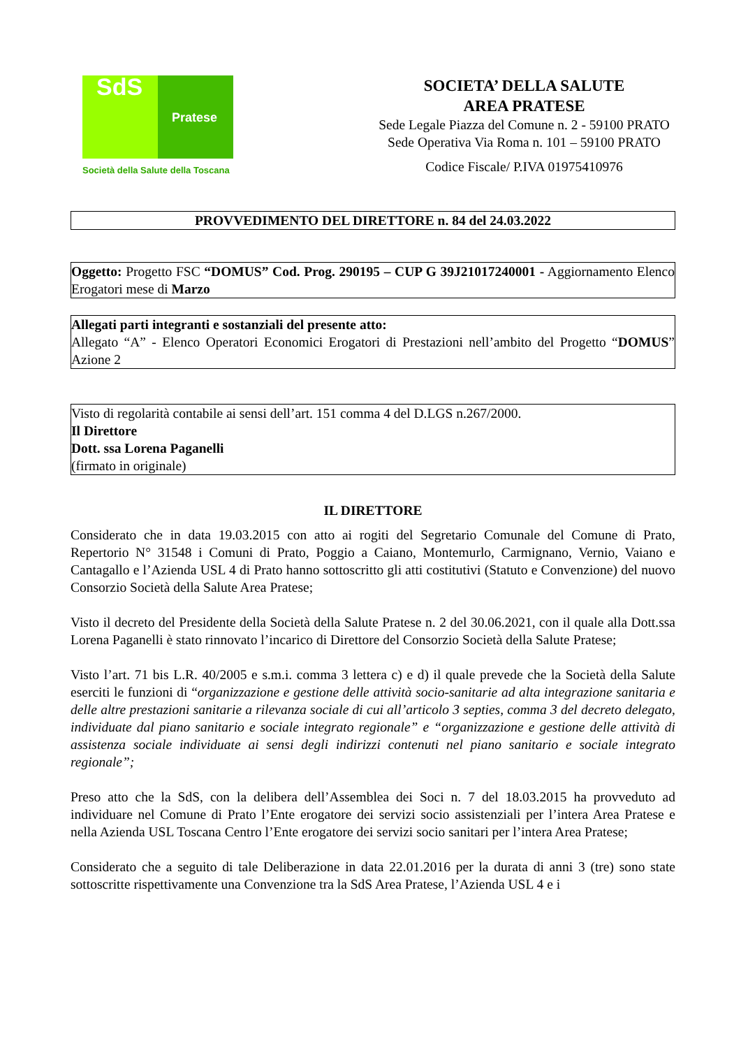SdS
Pratese
Società della Salute della Toscana
SOCIETA’ DELLA SALUTE
AREA PRATESE
Sede Legale Piazza del Comune n. 2 - 59100 PRATO
Sede Operativa Via Roma n. 101 – 59100 PRATO
Codice Fiscale/ P.IVA 01975410976
PROVVEDIMENTO DEL DIRETTORE n. 84 del 24.03.2022
Oggetto: Progetto FSC “DOMUS” Cod. Prog. 290195 – CUP G 39J21017240001 - Aggiornamento Elenco Erogatori mese di Marzo
Allegati parti integranti e sostanziali del presente atto:
Allegato “A” - Elenco Operatori Economici Erogatori di Prestazioni nell’ambito del Progetto “DOMUS” Azione 2
Visto di regolarità contabile ai sensi dell’art. 151 comma 4 del D.LGS n.267/2000.
Il Direttore
Dott. ssa Lorena Paganelli
(firmato in originale)
IL DIRETTORE
Considerato che in data 19.03.2015 con atto ai rogiti del Segretario Comunale del Comune di Prato, Repertorio N° 31548 i Comuni di Prato, Poggio a Caiano, Montemurlo, Carmignano, Vernio, Vaiano e Cantagallo e l’Azienda USL 4 di Prato hanno sottoscritto gli atti costitutivi (Statuto e Convenzione) del nuovo Consorzio Società della Salute Area Pratese;
Visto il decreto del Presidente della Società della Salute Pratese n. 2 del 30.06.2021, con il quale alla Dott.ssa Lorena Paganelli è stato rinnovato l’incarico di Direttore del Consorzio Società della Salute Pratese;
Visto l’art. 71 bis L.R. 40/2005 e s.m.i. comma 3 lettera c) e d) il quale prevede che la Società della Salute eserciti le funzioni di “organizzazione e gestione delle attività socio-sanitarie ad alta integrazione sanitaria e delle altre prestazioni sanitarie a rilevanza sociale di cui all’articolo 3 septies, comma 3 del decreto delegato, individuate dal piano sanitario e sociale integrato regionale” e “organizzazione e gestione delle attività di assistenza sociale individuate ai sensi degli indirizzi contenuti nel piano sanitario e sociale integrato regionale”;
Preso atto che la SdS, con la delibera dell’Assemblea dei Soci n. 7 del 18.03.2015 ha provveduto ad individuare nel Comune di Prato l’Ente erogatore dei servizi socio assistenziali per l’intera Area Pratese e nella Azienda USL Toscana Centro l’Ente erogatore dei servizi socio sanitari per l’intera Area Pratese;
Considerato che a seguito di tale Deliberazione in data 22.01.2016 per la durata di anni 3 (tre) sono state sottoscritte rispettivamente una Convenzione tra la SdS Area Pratese, l’Azienda USL 4 e i